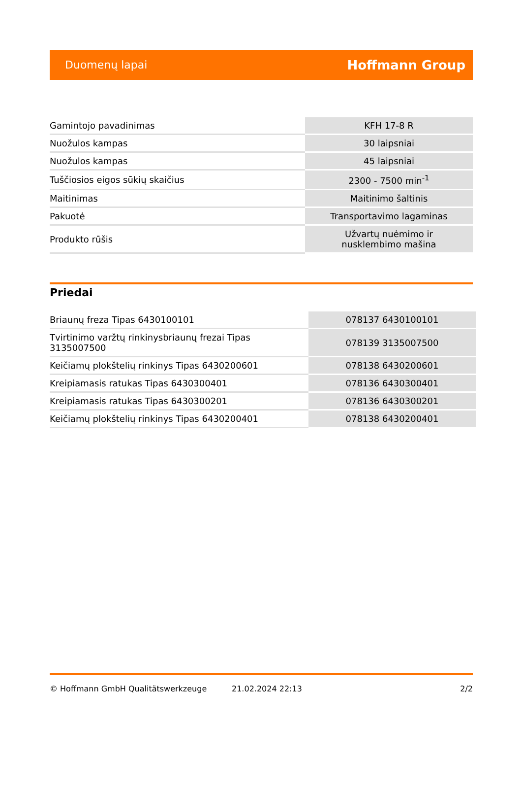Duomenų lapai Hoffmann Group
| Gamintojo pavadinimas | KFH 17-8 R |
| Nuožulos kampas | 30 laipsniai |
| Nuožulos kampas | 45 laipsniai |
| Tuščiosios eigos sūkių skaičius | 2300 - 7500 min<sup>-1</sup> |
| Maitinimas | Maitinimo šaltinis |
| Pakuotė | Transportavimo lagaminas |
| Produkto rūšis | Užvartų nuėmimo ir nusklembimo mašina |
Priedai
| Briaunų freza Tipas 6430100101 | 078137 6430100101 |
| Tvirtinimo varžtų rinkinysbriaunų frezai Tipas 3135007500 | 078139 3135007500 |
| Keičiamų plokštelių rinkinys Tipas 6430200601 | 078138 6430200601 |
| Kreipiamasis ratukas Tipas 6430300401 | 078136 6430300401 |
| Kreipiamasis ratukas Tipas 6430300201 | 078136 6430300201 |
| Keičiamų plokštelių rinkinys Tipas 6430200401 | 078138 6430200401 |
© Hoffmann GmbH Qualitätswerkzeuge 21.02.2024 22:13 2/2